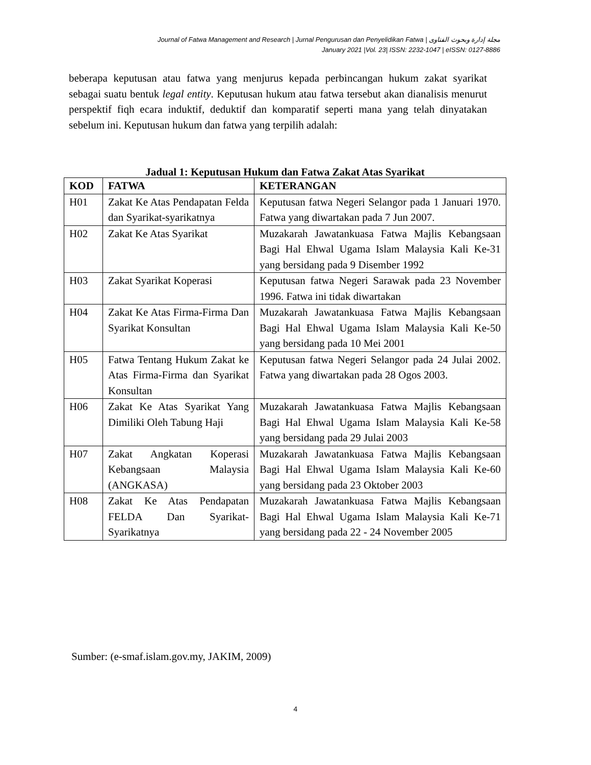Journal of Fatwa Management and Research | Jurnal Pengurusan dan Penyelidikan Fatwa | مجلة إدارة وبحوث الفتاوى
January 2021 |Vol. 23| ISSN: 2232-1047 | eISSN: 0127-8886
beberapa keputusan atau fatwa yang menjurus kepada perbincangan hukum zakat syarikat sebagai suatu bentuk legal entity. Keputusan hukum atau fatwa tersebut akan dianalisis menurut perspektif fiqh ecara induktif, deduktif dan komparatif seperti mana yang telah dinyatakan sebelum ini. Keputusan hukum dan fatwa yang terpilih adalah:
Jadual 1: Keputusan Hukum dan Fatwa Zakat Atas Syarikat
| KOD | FATWA | KETERANGAN |
| --- | --- | --- |
| H01 | Zakat Ke Atas Pendapatan Felda dan Syarikat-syarikatnya | Keputusan fatwa Negeri Selangor pada 1 Januari 1970. Fatwa yang diwartakan pada 7 Jun 2007. |
| H02 | Zakat Ke Atas Syarikat | Muzakarah Jawatankuasa Fatwa Majlis Kebangsaan Bagi Hal Ehwal Ugama Islam Malaysia Kali Ke-31 yang bersidang pada 9 Disember 1992 |
| H03 | Zakat Syarikat Koperasi | Keputusan fatwa Negeri Sarawak pada 23 November 1996. Fatwa ini tidak diwartakan |
| H04 | Zakat Ke Atas Firma-Firma Dan Syarikat Konsultan | Muzakarah Jawatankuasa Fatwa Majlis Kebangsaan Bagi Hal Ehwal Ugama Islam Malaysia Kali Ke-50 yang bersidang pada 10 Mei 2001 |
| H05 | Fatwa Tentang Hukum Zakat ke Atas Firma-Firma dan Syarikat Konsultan | Keputusan fatwa Negeri Selangor pada 24 Julai 2002. Fatwa yang diwartakan pada 28 Ogos 2003. |
| H06 | Zakat Ke Atas Syarikat Yang Dimiliki Oleh Tabung Haji | Muzakarah Jawatankuasa Fatwa Majlis Kebangsaan Bagi Hal Ehwal Ugama Islam Malaysia Kali Ke-58 yang bersidang pada 29 Julai 2003 |
| H07 | Zakat Angkatan Koperasi Kebangsaan Malaysia (ANGKASA) | Muzakarah Jawatankuasa Fatwa Majlis Kebangsaan Bagi Hal Ehwal Ugama Islam Malaysia Kali Ke-60 yang bersidang pada 23 Oktober 2003 |
| H08 | Zakat Ke Atas Pendapatan FELDA Dan Syarikat-Syarikatnya | Muzakarah Jawatankuasa Fatwa Majlis Kebangsaan Bagi Hal Ehwal Ugama Islam Malaysia Kali Ke-71 yang bersidang pada 22 - 24 November 2005 |
Sumber: (e-smaf.islam.gov.my, JAKIM, 2009)
4